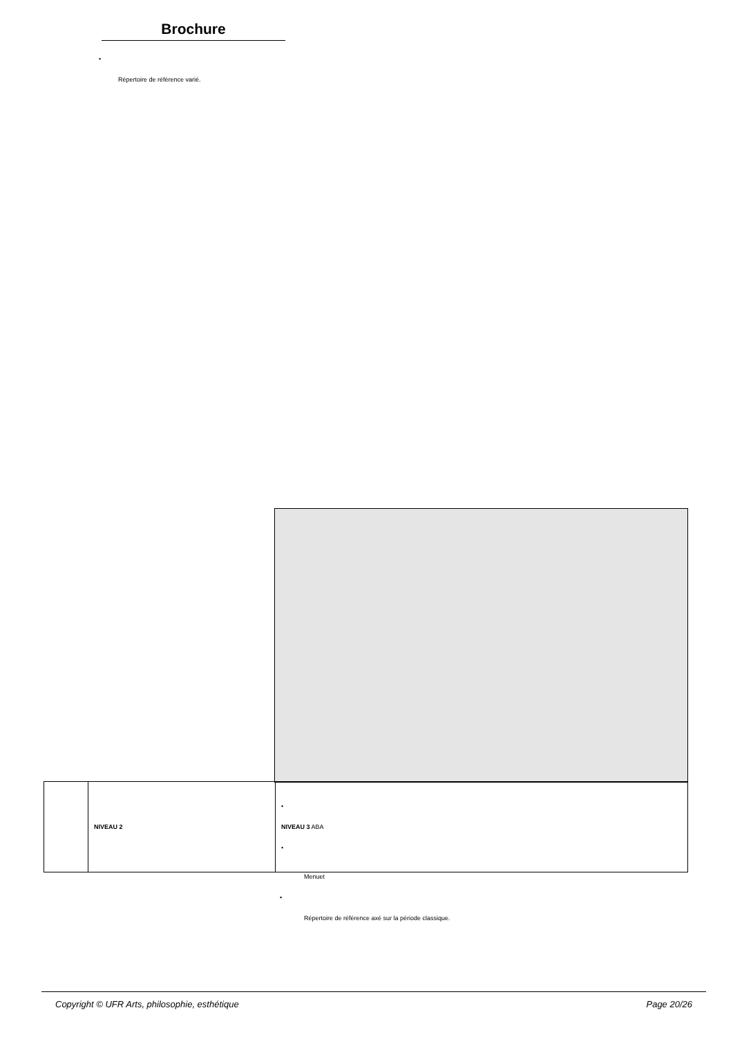Brochure
•
Répertoire de référence varié.
| | NIVEAU 2 | • NIVEAU 3 ABA • |
Menuet
•
Répertoire de référence axé sur la période classique.
Copyright © UFR Arts, philosophie, esthétique Page 20/26